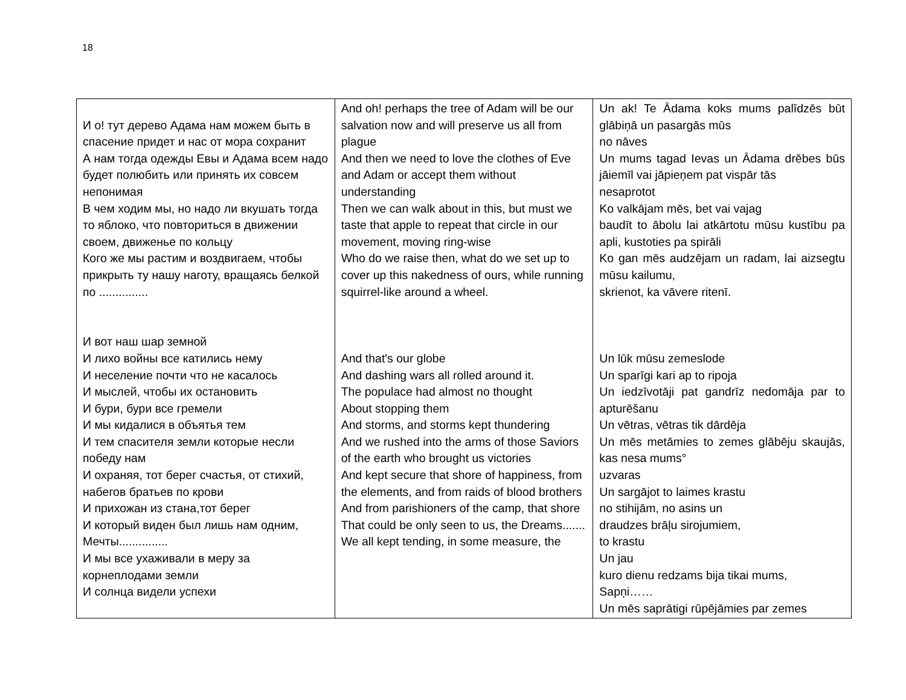18
| И о! тут дерево Адама нам можем быть в спасение придет и нас от мора сохранит А нам тогда одежды Евы и Адама всем надо будет полюбить или принять их совсем непонимая В чем ходим мы, но надо ли вкушать тогда то яблоко, что повториться в движении своем, движенье по кольцу Кого же мы растим и воздвигаем, чтобы прикрыть ту нашу наготу, вращаясь белкой по ............... И вот наш шар земной И лихо войны все катились нему И неселение почти что не касалось И мыслей, чтобы их остановить И бури, бури все гремели И мы кидалися в объятья тем И тем спасителя земли которые несли победу нам И охраняя, тот берег счастья, от стихий, набегов братьев по крови И прихожан из стана,тот берег И который виден был лишь нам одним, Мечты............... И мы все ухаживали в меру за корнеплодами земли И солнца видели успехи | And oh! perhaps the tree of Adam will be our salvation now and will preserve us all from plague And then we need to love the clothes of Eve and Adam or accept them without understanding Then we can walk about in this, but must we taste that apple to repeat that circle in our movement, moving ring-wise Who do we raise then, what do we set up to cover up this nakedness of ours, while running squirrel-like around a wheel. And that's our globe And dashing wars all rolled around it. The populace had almost no thought About stopping them And storms, and storms kept thundering And we rushed into the arms of those Saviors of the earth who brought us victories And kept secure that shore of happiness, from the elements, and from raids of blood brothers And from parishioners of the camp, that shore That could be only seen to us, the Dreams....... We all kept tending, in some measure, the | Un ak! Te Ādama koks mums palīdzēs būt glābiņā un pasargās mūs no nāves Un mums tagad Ievas un Ādama drēbes būs jāiemīl vai jāpieņem pat vispār tās nesaprotot Ko valkājam mēs, bet vai vajag baudīt to ābolu lai atkārtotu mūsu kustību pa apli, kustoties pa spirāli Ko gan mēs audzējam un radam, lai aizsegtu mūsu kailumu, skrienot, ka vāvere ritenī. Un lūk mūsu zemeslode Un sparīgi kari ap to ripoja Un iedzīvotāji pat gandrīz nedomāja par to apturēšanu Un vētras, vētras tik dārdēja Un mēs metāmies to zemes glābēju skaujās, kas nesa mums° uzvaras Un sargājot to laimes krastu no stihijām, no asins un draudzes brāļu sirojumiem, to krastu Un jau kuro dienu redzams bija tikai mums, Sapņi…… Un mēs saprātigi rūpējāmies par zemes |